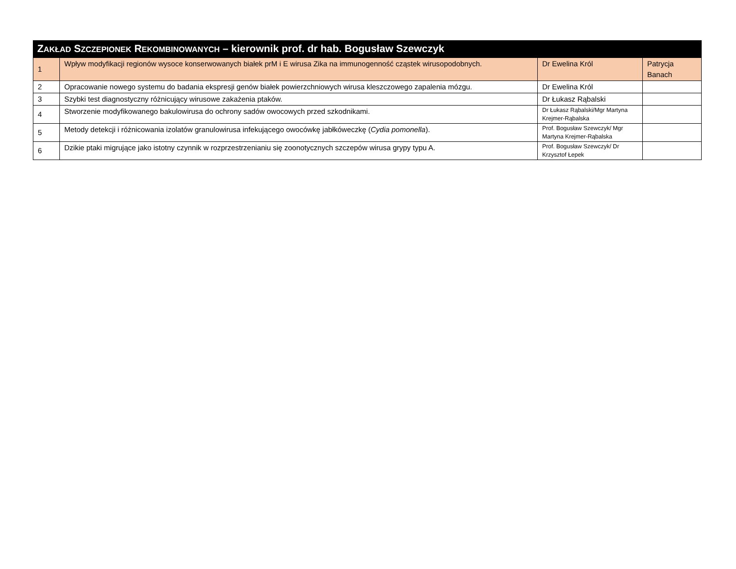| Z AKŁAD S ZCZEPIONEK R EKOMBINOWANYCH – kierownik prof. dr hab. Bogusław Szewczyk | | | |
| --- | --- | --- | --- |
| 1 | Wpływ modyfikacji regionów wysoce konserwowanych białek prM i E wirusa Zika na immunogenność cząstek wirusopodobnych. | Dr Ewelina Król | Patrycja Banach |
| 2 | Opracowanie nowego systemu do badania ekspresji genów białek powierzchniowych wirusa kleszczowego zapalenia mózgu. | Dr Ewelina Król | |
| 3 | Szybki test diagnostyczny różnicujący wirusowe zakażenia ptaków. | Dr Łukasz Rąbalski | |
| 4 | Stworzenie modyfikowanego bakulowirusa do ochrony sadów owocowych przed szkodnikami. | Dr Łukasz Rąbalski/Mgr Martyna Krejmer-Rąbalska | |
| 5 | Metody detekcji i różnicowania izolatów granulowirusa infekującego owocówkę jabłkóweczkę ( Cydia pomonella ). | Prof. Bogusław Szewczyk/ Mgr Martyna Krejmer-Rąbalska | |
| 6 | Dzikie ptaki migrujące jako istotny czynnik w rozprzestrzenianiu się zoonotycznych szczepów wirusa grypy typu A. | Prof. Bogusław Szewczyk/ Dr Krzysztof Łepek | |